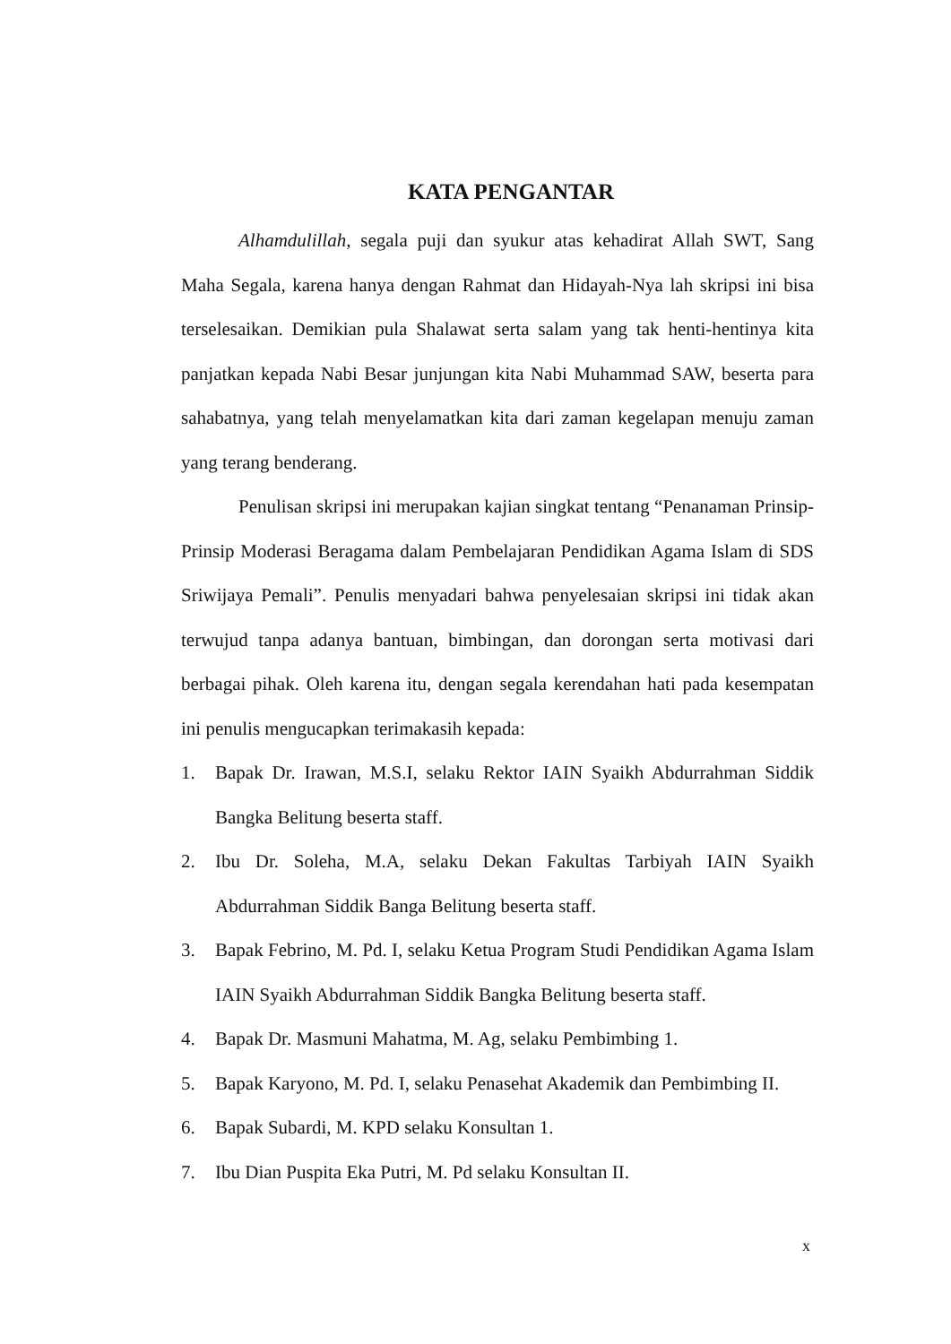KATA PENGANTAR
Alhamdulillah, segala puji dan syukur atas kehadirat Allah SWT, Sang Maha Segala, karena hanya dengan Rahmat dan Hidayah-Nya lah skripsi ini bisa terselesaikan. Demikian pula Shalawat serta salam yang tak henti-hentinya kita panjatkan kepada Nabi Besar junjungan kita Nabi Muhammad SAW, beserta para sahabatnya, yang telah menyelamatkan kita dari zaman kegelapan menuju zaman yang terang benderang.
Penulisan skripsi ini merupakan kajian singkat tentang “Penanaman Prinsip-Prinsip Moderasi Beragama dalam Pembelajaran Pendidikan Agama Islam di SDS Sriwijaya Pemali”. Penulis menyadari bahwa penyelesaian skripsi ini tidak akan terwujud tanpa adanya bantuan, bimbingan, dan dorongan serta motivasi dari berbagai pihak. Oleh karena itu, dengan segala kerendahan hati pada kesempatan ini penulis mengucapkan terimakasih kepada:
1. Bapak Dr. Irawan, M.S.I, selaku Rektor IAIN Syaikh Abdurrahman Siddik Bangka Belitung beserta staff.
2. Ibu Dr. Soleha, M.A, selaku Dekan Fakultas Tarbiyah IAIN Syaikh Abdurrahman Siddik Banga Belitung beserta staff.
3. Bapak Febrino, M. Pd. I, selaku Ketua Program Studi Pendidikan Agama Islam IAIN Syaikh Abdurrahman Siddik Bangka Belitung beserta staff.
4. Bapak Dr. Masmuni Mahatma, M. Ag, selaku Pembimbing 1.
5. Bapak Karyono, M. Pd. I, selaku Penasehat Akademik dan Pembimbing II.
6. Bapak Subardi, M. KPD selaku Konsultan 1.
7. Ibu Dian Puspita Eka Putri, M. Pd selaku Konsultan II.
x